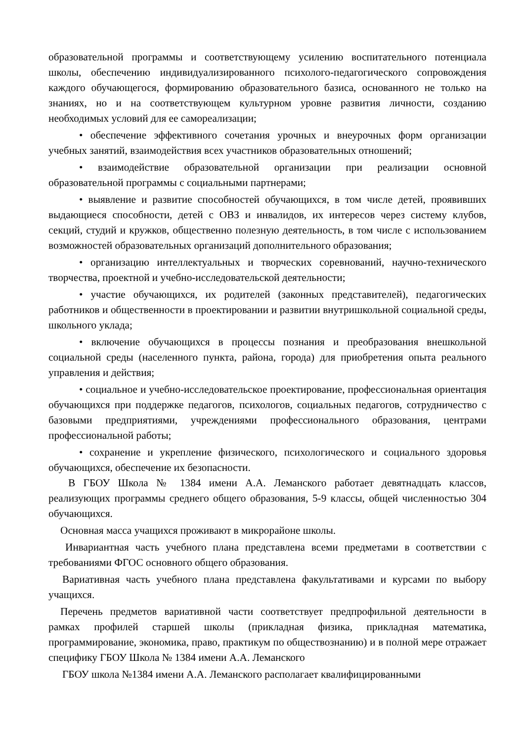образовательной программы и соответствующему усилению воспитательного потенциала школы, обеспечению индивидуализированного психолого-педагогического сопровождения каждого обучающегося, формированию образовательного базиса, основанного не только на знаниях, но и на соответствующем культурном уровне развития личности, созданию необходимых условий для ее самореализации;
• обеспечение эффективного сочетания урочных и внеурочных форм организации учебных занятий, взаимодействия всех участников образовательных отношений;
• взаимодействие образовательной организации при реализации основной образовательной программы с социальными партнерами;
• выявление и развитие способностей обучающихся, в том числе детей, проявивших выдающиеся способности, детей с ОВЗ и инвалидов, их интересов через систему клубов, секций, студий и кружков, общественно полезную деятельность, в том числе с использованием возможностей образовательных организаций дополнительного образования;
• организацию интеллектуальных и творческих соревнований, научно-технического творчества, проектной и учебно-исследовательской деятельности;
• участие обучающихся, их родителей (законных представителей), педагогических работников и общественности в проектировании и развитии внутришкольной социальной среды, школьного уклада;
• включение обучающихся в процессы познания и преобразования внешкольной социальной среды (населенного пункта, района, города) для приобретения опыта реального управления и действия;
• социальное и учебно-исследовательское проектирование, профессиональная ориентация обучающихся при поддержке педагогов, психологов, социальных педагогов, сотрудничество с базовыми предприятиями, учреждениями профессионального образования, центрами профессиональной работы;
• сохранение и укрепление физического, психологического и социального здоровья обучающихся, обеспечение их безопасности.
В ГБОУ Школа № 1384 имени А.А. Леманского работает девятнадцать классов, реализующих программы среднего общего образования, 5-9 классы, общей численностью 304 обучающихся.
Основная масса учащихся проживают в микрорайоне школы.
Инвариантная часть учебного плана представлена всеми предметами в соответствии с требованиями ФГОС основного общего образования.
Вариативная часть учебного плана представлена факультативами и курсами по выбору учащихся.
Перечень предметов вариативной части соответствует предпрофильной деятельности в рамках профилей старшей школы (прикладная физика, прикладная математика, программирование, экономика, право, практикум по обществознанию) и в полной мере отражает специфику ГБОУ Школа № 1384 имени А.А. Леманского
ГБОУ школа №1384 имени А.А. Леманского располагает квалифицированными